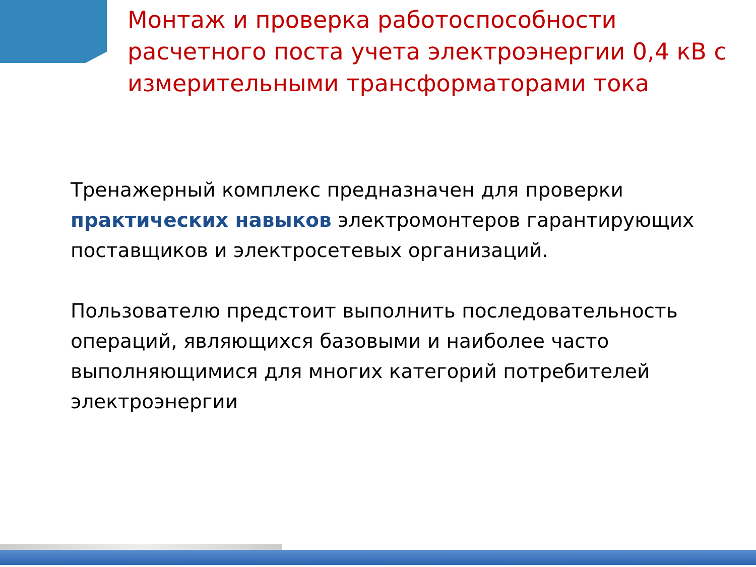Монтаж и проверка работоспособности расчетного поста учета электроэнергии 0,4 кВ с измерительными трансформаторами тока
Тренажерный комплекс предназначен для проверки практических навыков электромонтеров гарантирующих поставщиков и электросетевых организаций.
Пользователю предстоит выполнить последовательность операций, являющихся базовыми и наиболее часто выполняющимися для многих категорий потребителей электроэнергии